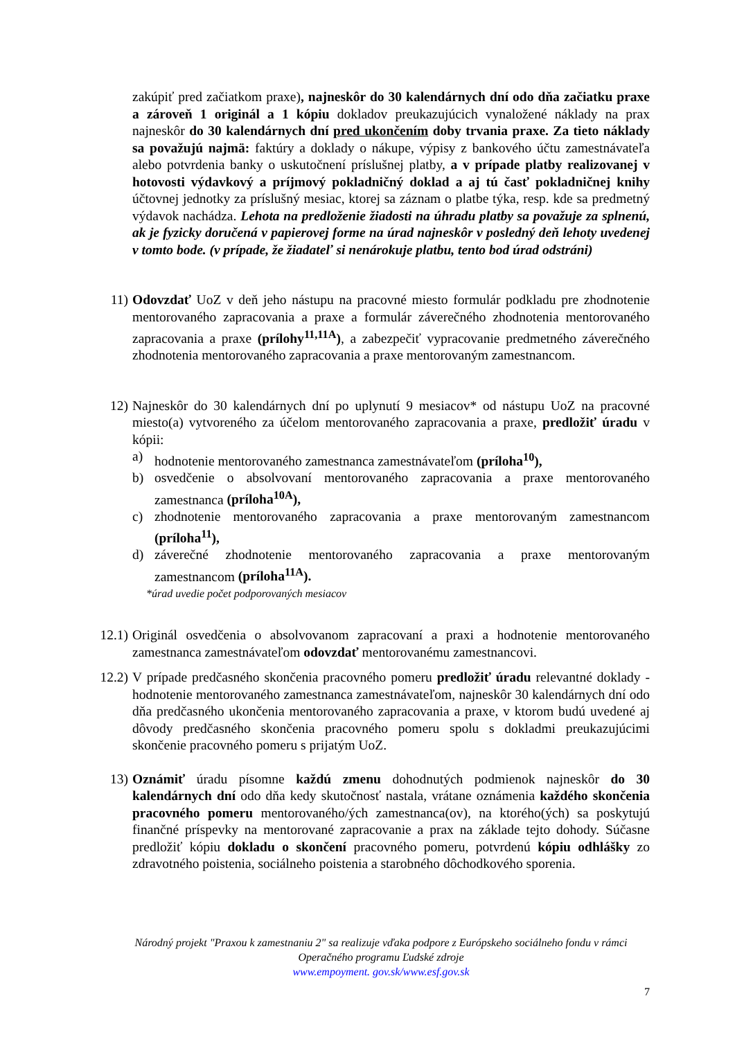zakúpiť pred začiatkom praxe), najneskôr do 30 kalendárnych dní odo dňa začiatku praxe a zároveň 1 originál a 1 kópiu dokladov preukazujúcich vynaložené náklady na prax najneskôr do 30 kalendárnych dní pred ukončením doby trvania praxe. Za tieto náklady sa považujú najmä: faktúry a doklady o nákupe, výpisy z bankového účtu zamestnávateľa alebo potvrdenia banky o uskutočnení príslušnej platby, a v prípade platby realizovanej v hotovosti výdavkový a príjmový pokladničný doklad a aj tú časť pokladničnej knihy účtovnej jednotky za príslušný mesiac, ktorej sa záznam o platbe týka, resp. kde sa predmetný výdavok nachádza. Lehota na predloženie žiadosti na úhradu platby sa považuje za splnenú, ak je fyzicky doručená v papierovej forme na úrad najneskôr v posledný deň lehoty uvedenej v tomto bode. (v prípade, že žiadateľ si nenárokuje platbu, tento bod úrad odstráni)
11) Odovzdať UoZ v deň jeho nástupu na pracovné miesto formulár podkladu pre zhodnotenie mentorovaného zapracovania a praxe a formulár záverečného zhodnotenia mentorovaného zapracovania a praxe (prílohy<sup>11,11A</sup>), a zabezpečiť vypracovanie predmetného záverečného zhodnotenia mentorovaného zapracovania a praxe mentorovaným zamestnancom.
12) Najneskôr do 30 kalendárnych dní po uplynutí 9 mesiacov* od nástupu UoZ na pracovné miesto(a) vytvoreného za účelom mentorovaného zapracovania a praxe, predložiť úradu v kópii:
a) hodnotenie mentorovaného zamestnanca zamestnávateľom (príloha<sup>10</sup>),
b) osvedčenie o absolvovaní mentorovaného zapracovania a praxe mentorovaného zamestnanca (príloha<sup>10A</sup>),
c) zhodnotenie mentorovaného zapracovania a praxe mentorovaným zamestnancom (príloha<sup>11</sup>),
d) záverečné zhodnotenie mentorovaného zapracovania a praxe mentorovaným zamestnancom (príloha<sup>11A</sup>).
*úrad uvedie počet podporovaných mesiacov
12.1) Originál osvedčenia o absolvovanom zapracovaní a praxi a hodnotenie mentorovaného zamestnanca zamestnávateľom odovzdať mentorovanému zamestnancovi.
12.2) V prípade predčasného skončenia pracovného pomeru predložiť úradu relevantné doklady - hodnotenie mentorovaného zamestnanca zamestnávateľom, najneskôr 30 kalendárnych dní odo dňa predčasného ukončenia mentorovaného zapracovania a praxe, v ktorom budú uvedené aj dôvody predčasného skončenia pracovného pomeru spolu s dokladmi preukazujúcimi skončenie pracovného pomeru s prijatým UoZ.
13) Oznámiť úradu písomne každú zmenu dohodnutých podmienok najneskôr do 30 kalendárnych dní odo dňa kedy skutočnosť nastala, vrátane oznámenia každého skončenia pracovného pomeru mentorovaného/ých zamestnanca(ov), na ktorého(ých) sa poskytujú finančné príspevky na mentorované zapracovanie a prax na základe tejto dohody. Súčasne predložiť kópiu dokladu o skončení pracovného pomeru, potvrdenú kópiu odhlášky zo zdravotného poistenia, sociálneho poistenia a starobného dôchodkového sporenia.
Národný projekt "Praxou k zamestnaniu 2" sa realizuje vďaka podpore z Európskeho sociálneho fondu v rámci Operačného programu Ľudské zdroje
www.empoyment. gov.sk/www.esf.gov.sk
7